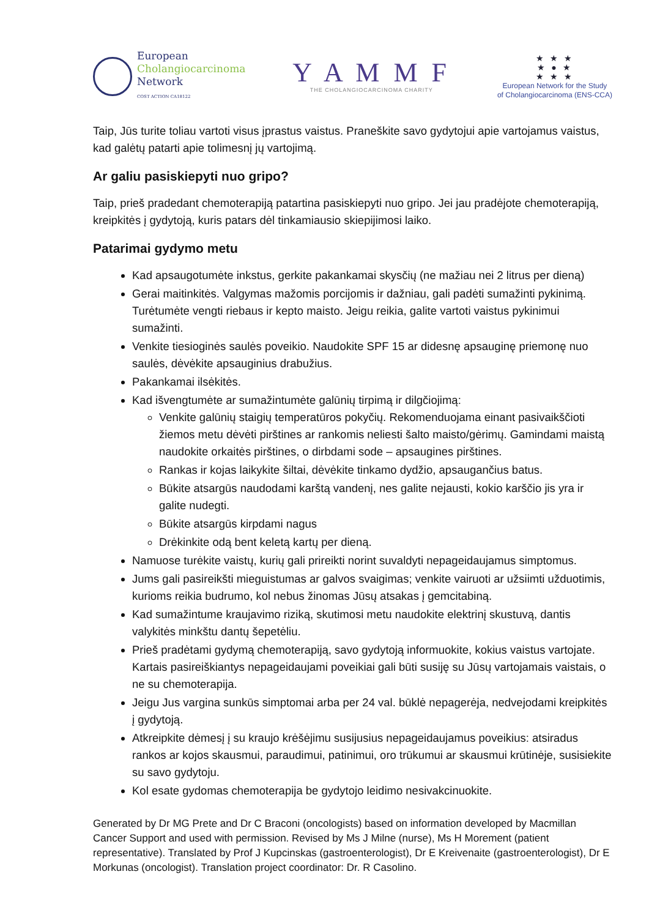European
Cholangiocarcinoma
Network
COST ACTION CA18122
Y A M M F
THE CHOLANGIOCARCINOMA CHARITY
★ ★ ★
★ ● ★
★ ★ ★
European Network for the Study
of Cholangiocarcinoma (ENS-CCA)
Taip, Jūs turite toliau vartoti visus įprastus vaistus. Praneškite savo gydytojui apie vartojamus vaistus, kad galėtų patarti apie tolimesnį jų vartojimą.
Ar galiu pasiskiepyti nuo gripo?
Taip, prieš pradedant chemoterapiją patartina pasiskiepyti nuo gripo. Jei jau pradėjote chemoterapiją, kreipkitės į gydytoją, kuris patars dėl tinkamiausio skiepijimosi laiko.
Patarimai gydymo metu
Kad apsaugotumėte inkstus, gerkite pakankamai skysčių (ne mažiau nei 2 litrus per dieną)
Gerai maitinkitės. Valgymas mažomis porcijomis ir dažniau, gali padėti sumažinti pykinimą. Turėtumėte vengti riebaus ir kepto maisto. Jeigu reikia, galite vartoti vaistus pykinimui sumažinti.
Venkite tiesioginės saulės poveikio. Naudokite SPF 15 ar didesnę apsauginę priemonę nuo saulės, dėvėkite apsauginius drabužius.
Pakankamai ilsėkitės.
Kad išvengtumėte ar sumažintumėte galūnių tirpimą ir dilgčiojimą:
Venkite galūnių staigių temperatūros pokyčių. Rekomenduojama einant pasivaikščioti žiemos metu dėvėti pirštines ar rankomis neliesti šalto maisto/gėrimų. Gamindami maistą naudokite orkaitės pirštines, o dirbdami sode – apsaugines pirštines.
Rankas ir kojas laikykite šiltai, dėvėkite tinkamo dydžio, apsaugančius batus.
Būkite atsargūs naudodami karštą vandenį, nes galite nejausti, kokio karščio jis yra ir galite nudegti.
Būkite atsargūs kirpdami nagus
Drėkinkite odą bent keletą kartų per dieną.
Namuose turėkite vaistų, kurių gali prireikti norint suvaldyti nepageidaujamus simptomus.
Jums gali pasireikšti mieguistumas ar galvos svaigimas; venkite vairuoti ar užsiimti užduotimis, kurioms reikia budrumo, kol nebus žinomas Jūsų atsakas į gemcitabiną.
Kad sumažintume kraujavimo riziką, skutimosi metu naudokite elektrinį skustuvą, dantis valykitės minkštu dantų šepetėliu.
Prieš pradėtami gydymą chemoterapiją, savo gydytoją informuokite, kokius vaistus vartojate. Kartais pasireiškiantys nepageidaujami poveikiai gali būti susiję su Jūsų vartojamais vaistais, o ne su chemoterapija.
Jeigu Jus vargina sunkūs simptomai arba per 24 val. būklė nepagerėja, nedvejodami kreipkitės į gydytoją.
Atkreipkite dėmesį į su kraujo krėšėjimu susijusius nepageidaujamus poveikius: atsiradus rankos ar kojos skausmui, paraudimui, patinimui, oro trūkumui ar skausmui krūtinėje, susisiekite su savo gydytoju.
Kol esate gydomas chemoterapija be gydytojo leidimo nesivakcinuokite.
Generated by Dr MG Prete and Dr C Braconi (oncologists) based on information developed by Macmillan Cancer Support and used with permission. Revised by Ms J Milne (nurse), Ms H Morement (patient representative). Translated by Prof J Kupcinskas (gastroenterologist), Dr E Kreivenaite (gastroenterologist), Dr E Morkunas (oncologist). Translation project coordinator: Dr. R Casolino.